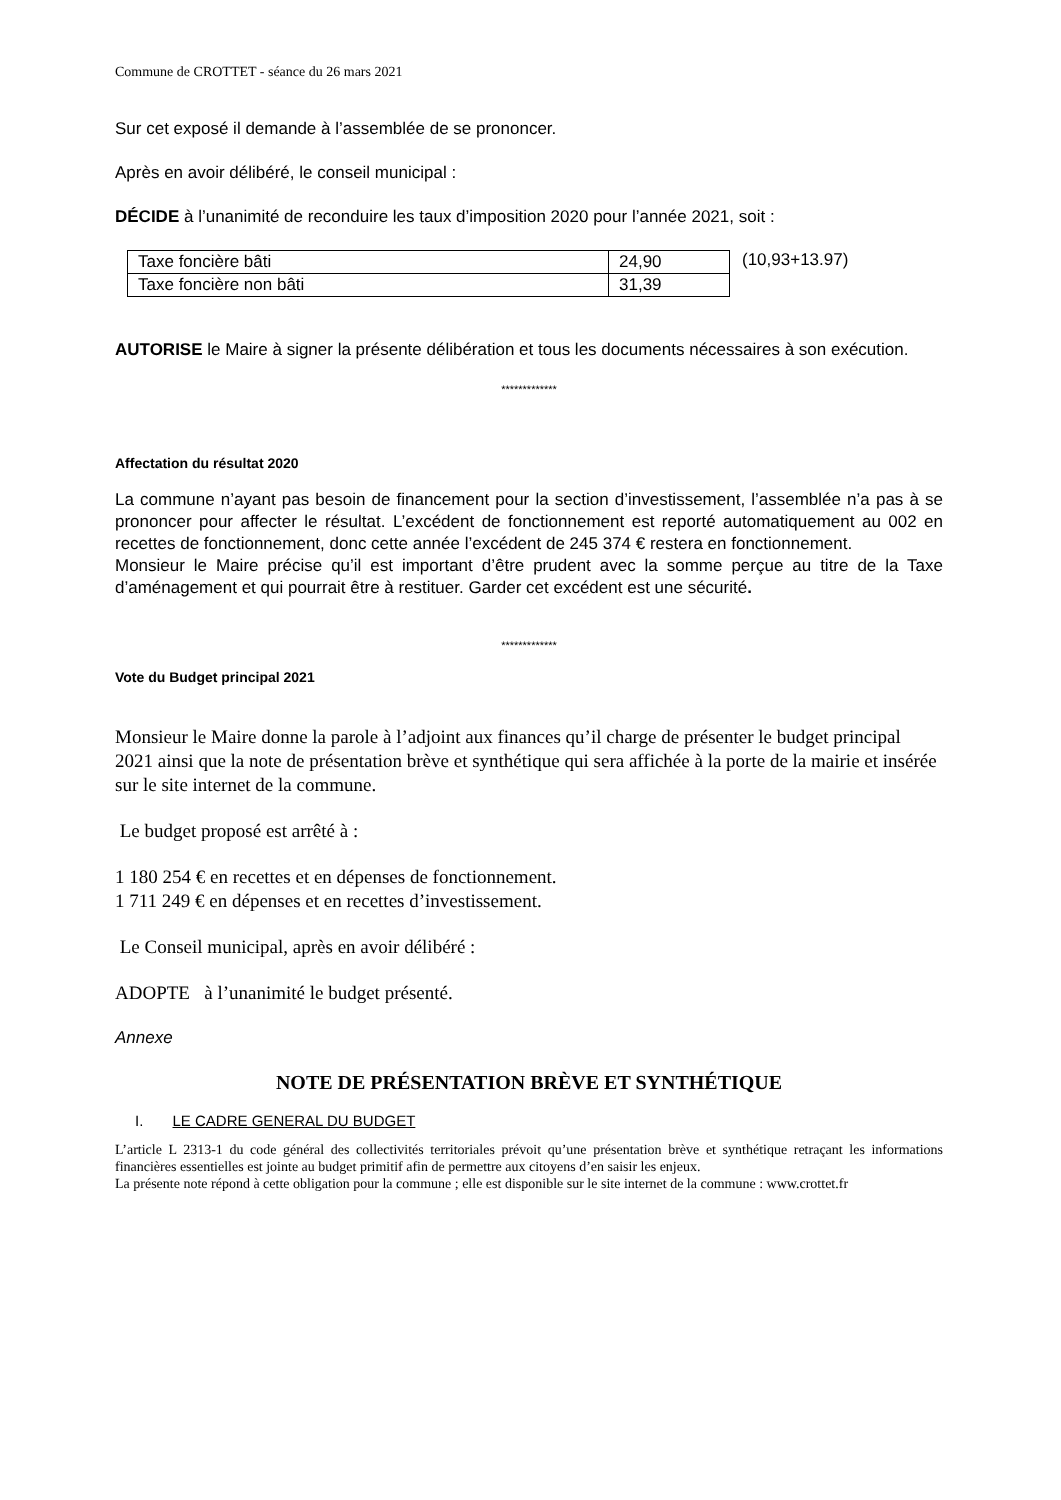Commune de CROTTET - séance du 26 mars 2021
Sur cet exposé il demande à l’assemblée de se prononcer.
Après en avoir délibéré, le conseil municipal :
DÉCIDE à l’unanimité de reconduire les taux d’imposition 2020 pour l’année 2021, soit :
| Taxe foncière bâti | 24,90 |
| Taxe foncière non bâti | 31,39 |
(10,93+13.97)
AUTORISE le Maire à signer la présente délibération et tous les documents nécessaires à son exécution.
*************
Affectation du résultat 2020
La commune n’ayant pas besoin de financement pour la section d’investissement, l’assemblée n’a pas à se prononcer pour affecter le résultat. L’excédent de fonctionnement est reporté automatiquement au 002 en recettes de fonctionnement, donc cette année l’excédent de 245 374 € restera en fonctionnement.
Monsieur le Maire précise qu’il est important d’être prudent avec la somme perçue au titre de la Taxe d’aménagement et qui pourrait être à restituer. Garder cet excédent est une sécurité.
*************
Vote du Budget principal 2021
Monsieur le Maire donne la parole à l’adjoint aux finances qu’il charge de présenter le budget principal 2021 ainsi que la note de présentation brève et synthétique qui sera affichée à la porte de la mairie et insérée sur le site internet de la commune.
Le budget proposé est arrêté à :
1 180 254 € en recettes et en dépenses de fonctionnement.
1 711 249 € en dépenses et en recettes d’investissement.
Le Conseil municipal, après en avoir délibéré :
ADOPTE à l’unanimité le budget présenté.
Annexe
NOTE DE PRÉSENTATION BRÈVE ET SYNTHÉTIQUE
I. LE CADRE GENERAL DU BUDGET
L’article L 2313-1 du code général des collectivités territoriales prévoit qu’une présentation brève et synthétique retraçant les informations financières essentielles est jointe au budget primitif afin de permettre aux citoyens d’en saisir les enjeux.
La présente note répond à cette obligation pour la commune ; elle est disponible sur le site internet de la commune : www.crottet.fr